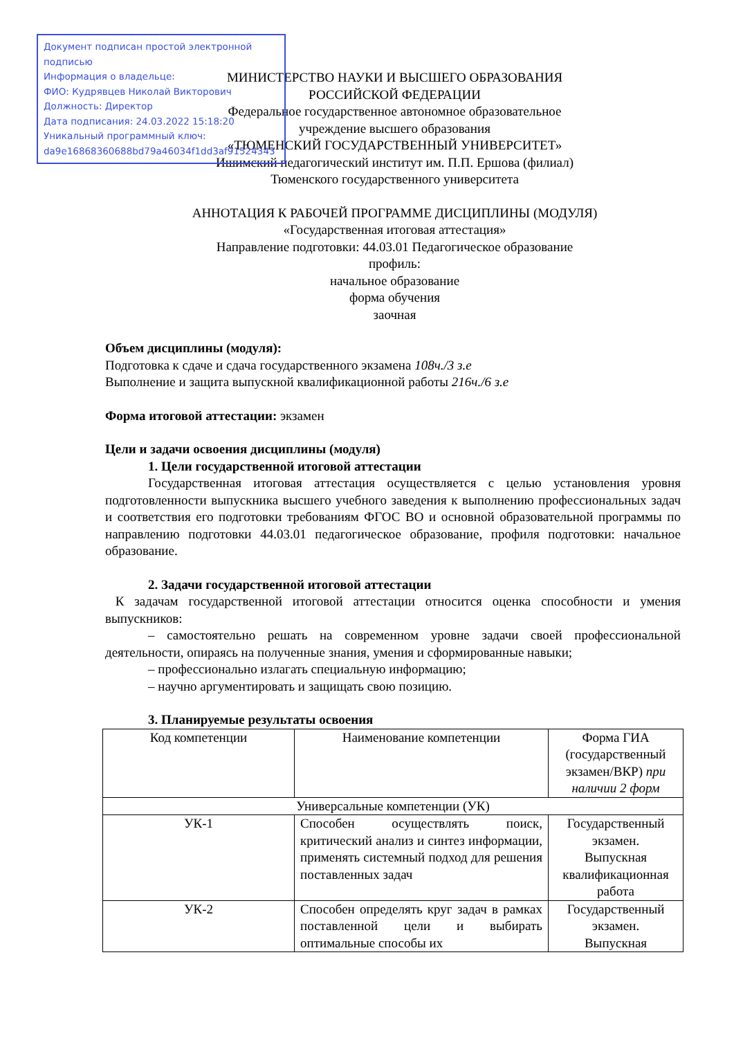Документ подписан простой электронной подписью
Информация о владельце:
ФИО: Кудрявцев Николай Викторович
Должность: Директор
Дата подписания: 24.03.2022 15:18:20
Уникальный программный ключ:
da9e16868360688bd79a46034f1dd3af91524343
МИНИСТЕРСТВО НАУКИ И ВЫСШЕГО ОБРАЗОВАНИЯ
РОССИЙСКОЙ ФЕДЕРАЦИИ
Федеральное государственное автономное образовательное
учреждение высшего образования
«ТЮМЕНСКИЙ ГОСУДАРСТВЕННЫЙ УНИВЕРСИТЕТ»
Ишимский педагогический институт им. П.П. Ершова (филиал)
Тюменского государственного университета
АННОТАЦИЯ К РАБОЧЕЙ ПРОГРАММЕ ДИСЦИПЛИНЫ (МОДУЛЯ)
«Государственная итоговая аттестация»
Направление подготовки: 44.03.01 Педагогическое образование
профиль:
начальное образование
форма обучения
заочная
Объем дисциплины (модуля):
Подготовка к сдаче и сдача государственного экзамена 108ч./3 з.е
Выполнение и защита выпускной квалификационной работы 216ч./6 з.е
Форма итоговой аттестации: экзамен
Цели и задачи освоения дисциплины (модуля)
1. Цели государственной итоговой аттестации
Государственная итоговая аттестация осуществляется с целью установления уровня подготовленности выпускника высшего учебного заведения к выполнению профессиональных задач и соответствия его подготовки требованиям ФГОС ВО и основной образовательной программы по направлению подготовки 44.03.01 педагогическое образование, профиля подготовки: начальное образование.
2. Задачи государственной итоговой аттестации
К задачам государственной итоговой аттестации относится оценка способности и умения выпускников:
– самостоятельно решать на современном уровне задачи своей профессиональной деятельности, опираясь на полученные знания, умения и сформированные навыки;
– профессионально излагать специальную информацию;
– научно аргументировать и защищать свою позицию.
3. Планируемые результаты освоения
| Код компетенции | Наименование компетенции | Форма ГИА (государственный экзамен/ВКР) при наличии 2 форм |
| Универсальные компетенции (УК) | | |
| УК-1 | Способен осуществлять поиск, критический анализ и синтез информации, применять системный подход для решения поставленных задач | Государственный экзамен. Выпускная квалификационная работа |
| УК-2 | Способен определять круг задач в рамках поставленной цели и выбирать оптимальные способы их | Государственный экзамен. Выпускная |